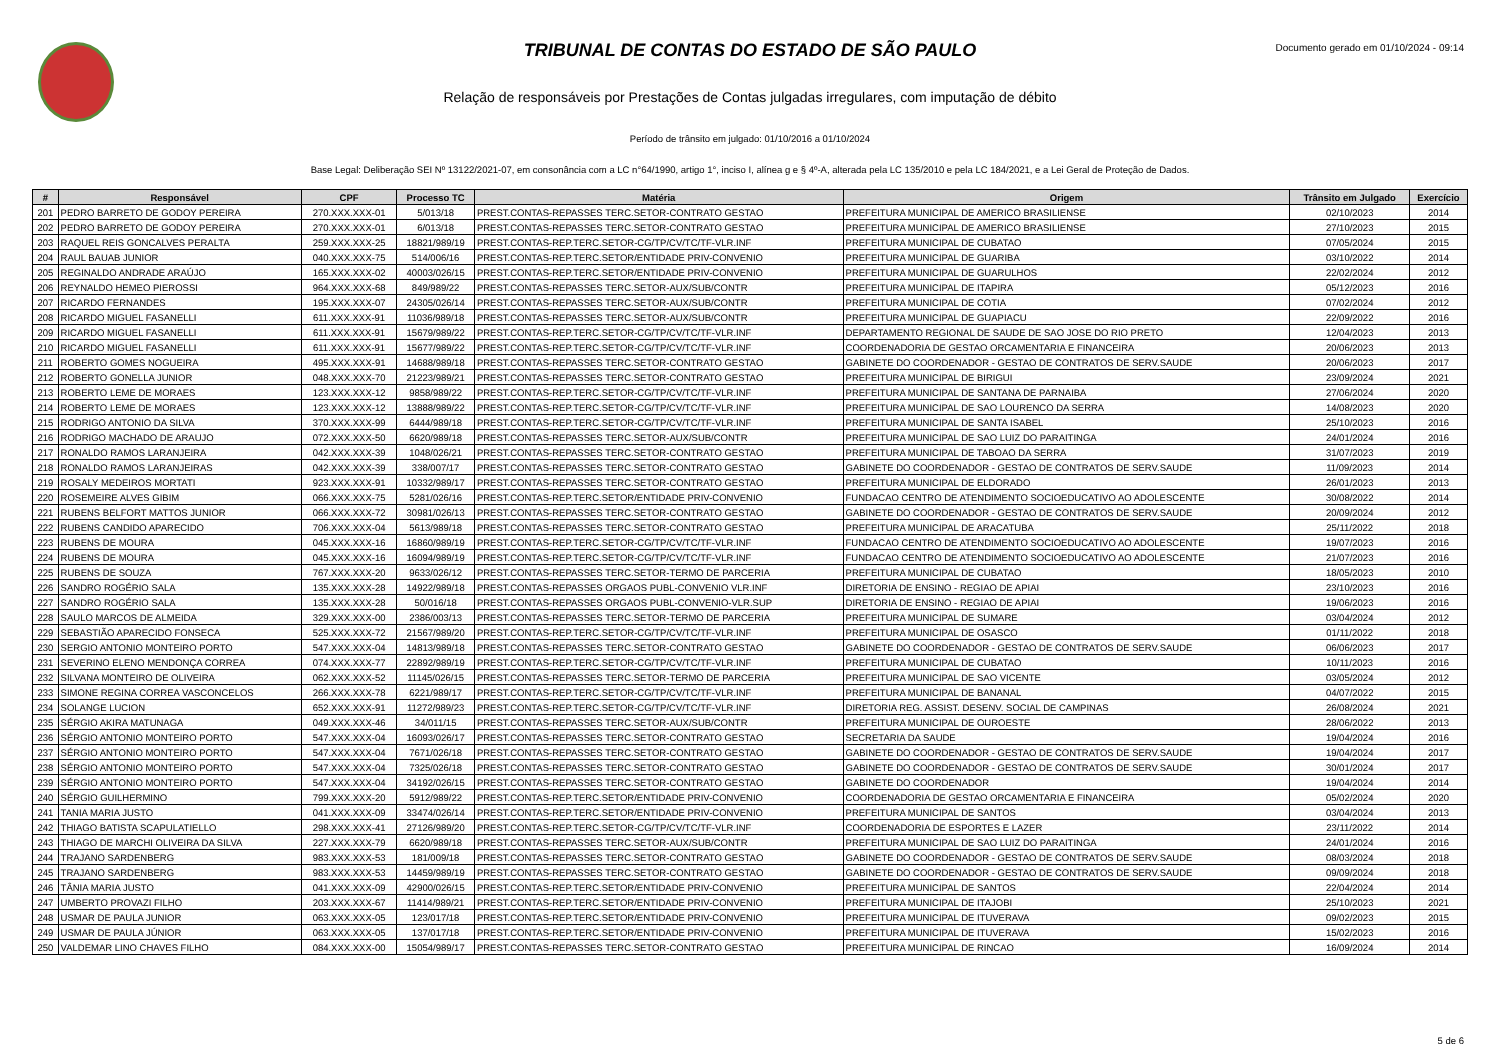Documento gerado em 01/10/2024 - 09:14
TRIBUNAL DE CONTAS DO ESTADO DE SÃO PAULO
Relação de responsáveis por Prestações de Contas julgadas irregulares, com imputação de débito
Período de trânsito em julgado: 01/10/2016 a 01/10/2024
Base Legal: Deliberação SEI Nº 13122/2021-07, em consonância com a LC n°64/1990, artigo 1°, inciso I, alínea g e § 4º-A, alterada pela LC 135/2010 e pela LC 184/2021, e a Lei Geral de Proteção de Dados.
| # | Responsável | CPF | Processo TC | Matéria | Origem | Trânsito em Julgado | Exercício |
| --- | --- | --- | --- | --- | --- | --- | --- |
| 201 | PEDRO BARRETO DE GODOY PEREIRA | 270.XXX.XXX-01 | 5/013/18 | PREST.CONTAS-REPASSES TERC.SETOR-CONTRATO GESTAO | PREFEITURA MUNICIPAL DE AMERICO BRASILIENSE | 02/10/2023 | 2014 |
| 202 | PEDRO BARRETO DE GODOY PEREIRA | 270.XXX.XXX-01 | 6/013/18 | PREST.CONTAS-REPASSES TERC.SETOR-CONTRATO GESTAO | PREFEITURA MUNICIPAL DE AMERICO BRASILIENSE | 27/10/2023 | 2015 |
| 203 | RAQUEL REIS GONCALVES PERALTA | 259.XXX.XXX-25 | 18821/989/19 | PREST.CONTAS-REP.TERC.SETOR-CG/TP/CV/TC/TF-VLR.INF | PREFEITURA MUNICIPAL DE CUBATAO | 07/05/2024 | 2015 |
| 204 | RAUL BAUAB JUNIOR | 040.XXX.XXX-75 | 514/006/16 | PREST.CONTAS-REP.TERC.SETOR/ENTIDADE PRIV-CONVENIO | PREFEITURA MUNICIPAL DE GUARIBA | 03/10/2022 | 2014 |
| 205 | REGINALDO ANDRADE ARAÚJO | 165.XXX.XXX-02 | 40003/026/15 | PREST.CONTAS-REP.TERC.SETOR/ENTIDADE PRIV-CONVENIO | PREFEITURA MUNICIPAL DE GUARULHOS | 22/02/2024 | 2012 |
| 206 | REYNALDO HEMEO PIEROSSI | 964.XXX.XXX-68 | 849/989/22 | PREST.CONTAS-REPASSES TERC.SETOR-AUX/SUB/CONTR | PREFEITURA MUNICIPAL DE ITAPIRA | 05/12/2023 | 2016 |
| 207 | RICARDO FERNANDES | 195.XXX.XXX-07 | 24305/026/14 | PREST.CONTAS-REPASSES TERC.SETOR-AUX/SUB/CONTR | PREFEITURA MUNICIPAL DE COTIA | 07/02/2024 | 2012 |
| 208 | RICARDO MIGUEL FASANELLI | 611.XXX.XXX-91 | 11036/989/18 | PREST.CONTAS-REPASSES TERC.SETOR-AUX/SUB/CONTR | PREFEITURA MUNICIPAL DE GUAPIACU | 22/09/2022 | 2016 |
| 209 | RICARDO MIGUEL FASANELLI | 611.XXX.XXX-91 | 15679/989/22 | PREST.CONTAS-REP.TERC.SETOR-CG/TP/CV/TC/TF-VLR.INF | DEPARTAMENTO REGIONAL DE SAUDE DE SAO JOSE DO RIO PRETO | 12/04/2023 | 2013 |
| 210 | RICARDO MIGUEL FASANELLI | 611.XXX.XXX-91 | 15677/989/22 | PREST.CONTAS-REP.TERC.SETOR-CG/TP/CV/TC/TF-VLR.INF | COORDENADORIA DE GESTAO ORCAMENTARIA E FINANCEIRA | 20/06/2023 | 2013 |
| 211 | ROBERTO GOMES NOGUEIRA | 495.XXX.XXX-91 | 14688/989/18 | PREST.CONTAS-REPASSES TERC.SETOR-CONTRATO GESTAO | GABINETE DO COORDENADOR - GESTAO DE CONTRATOS DE SERV.SAUDE | 20/06/2023 | 2017 |
| 212 | ROBERTO GONELLA JUNIOR | 048.XXX.XXX-70 | 21223/989/21 | PREST.CONTAS-REPASSES TERC.SETOR-CONTRATO GESTAO | PREFEITURA MUNICIPAL DE BIRIGUI | 23/09/2024 | 2021 |
| 213 | ROBERTO LEME DE MORAES | 123.XXX.XXX-12 | 9858/989/22 | PREST.CONTAS-REP.TERC.SETOR-CG/TP/CV/TC/TF-VLR.INF | PREFEITURA MUNICIPAL DE SANTANA DE PARNAIBA | 27/06/2024 | 2020 |
| 214 | ROBERTO LEME DE MORAES | 123.XXX.XXX-12 | 13888/989/22 | PREST.CONTAS-REP.TERC.SETOR-CG/TP/CV/TC/TF-VLR.INF | PREFEITURA MUNICIPAL DE SAO LOURENCO DA SERRA | 14/08/2023 | 2020 |
| 215 | RODRIGO ANTONIO DA SILVA | 370.XXX.XXX-99 | 6444/989/18 | PREST.CONTAS-REP.TERC.SETOR-CG/TP/CV/TC/TF-VLR.INF | PREFEITURA MUNICIPAL DE SANTA ISABEL | 25/10/2023 | 2016 |
| 216 | RODRIGO MACHADO DE ARAUJO | 072.XXX.XXX-50 | 6620/989/18 | PREST.CONTAS-REPASSES TERC.SETOR-AUX/SUB/CONTR | PREFEITURA MUNICIPAL DE SAO LUIZ DO PARAITINGA | 24/01/2024 | 2016 |
| 217 | RONALDO RAMOS LARANJEIRA | 042.XXX.XXX-39 | 1048/026/21 | PREST.CONTAS-REPASSES TERC.SETOR-CONTRATO GESTAO | PREFEITURA MUNICIPAL DE TABOAO DA SERRA | 31/07/2023 | 2019 |
| 218 | RONALDO RAMOS LARANJEIRAS | 042.XXX.XXX-39 | 338/007/17 | PREST.CONTAS-REPASSES TERC.SETOR-CONTRATO GESTAO | GABINETE DO COORDENADOR - GESTAO DE CONTRATOS DE SERV.SAUDE | 11/09/2023 | 2014 |
| 219 | ROSALY MEDEIROS MORTATI | 923.XXX.XXX-91 | 10332/989/17 | PREST.CONTAS-REPASSES TERC.SETOR-CONTRATO GESTAO | PREFEITURA MUNICIPAL DE ELDORADO | 26/01/2023 | 2013 |
| 220 | ROSEMEIRE ALVES GIBIM | 066.XXX.XXX-75 | 5281/026/16 | PREST.CONTAS-REP.TERC.SETOR/ENTIDADE PRIV-CONVENIO | FUNDACAO CENTRO DE ATENDIMENTO SOCIOEDUCATIVO AO ADOLESCENTE | 30/08/2022 | 2014 |
| 221 | RUBENS BELFORT MATTOS JUNIOR | 066.XXX.XXX-72 | 30981/026/13 | PREST.CONTAS-REPASSES TERC.SETOR-CONTRATO GESTAO | GABINETE DO COORDENADOR - GESTAO DE CONTRATOS DE SERV.SAUDE | 20/09/2024 | 2012 |
| 222 | RUBENS CANDIDO APARECIDO | 706.XXX.XXX-04 | 5613/989/18 | PREST.CONTAS-REPASSES TERC.SETOR-CONTRATO GESTAO | PREFEITURA MUNICIPAL DE ARACATUBA | 25/11/2022 | 2018 |
| 223 | RUBENS DE MOURA | 045.XXX.XXX-16 | 16860/989/19 | PREST.CONTAS-REP.TERC.SETOR-CG/TP/CV/TC/TF-VLR.INF | FUNDACAO CENTRO DE ATENDIMENTO SOCIOEDUCATIVO AO ADOLESCENTE | 19/07/2023 | 2016 |
| 224 | RUBENS DE MOURA | 045.XXX.XXX-16 | 16094/989/19 | PREST.CONTAS-REP.TERC.SETOR-CG/TP/CV/TC/TF-VLR.INF | FUNDACAO CENTRO DE ATENDIMENTO SOCIOEDUCATIVO AO ADOLESCENTE | 21/07/2023 | 2016 |
| 225 | RUBENS DE SOUZA | 767.XXX.XXX-20 | 9633/026/12 | PREST.CONTAS-REPASSES TERC.SETOR-TERMO DE PARCERIA | PREFEITURA MUNICIPAL DE CUBATAO | 18/05/2023 | 2010 |
| 226 | SANDRO ROGÉRIO SALA | 135.XXX.XXX-28 | 14922/989/18 | PREST.CONTAS-REPASSES ORGAOS PUBL-CONVENIO VLR.INF | DIRETORIA DE ENSINO - REGIAO DE APIAI | 23/10/2023 | 2016 |
| 227 | SANDRO ROGÉRIO SALA | 135.XXX.XXX-28 | 50/016/18 | PREST.CONTAS-REPASSES ORGAOS PUBL-CONVENIO-VLR.SUP | DIRETORIA DE ENSINO - REGIAO DE APIAI | 19/06/2023 | 2016 |
| 228 | SAULO MARCOS DE ALMEIDA | 329.XXX.XXX-00 | 2386/003/13 | PREST.CONTAS-REPASSES TERC.SETOR-TERMO DE PARCERIA | PREFEITURA MUNICIPAL DE SUMARE | 03/04/2024 | 2012 |
| 229 | SEBASTIÃO APARECIDO FONSECA | 525.XXX.XXX-72 | 21567/989/20 | PREST.CONTAS-REP.TERC.SETOR-CG/TP/CV/TC/TF-VLR.INF | PREFEITURA MUNICIPAL DE OSASCO | 01/11/2022 | 2018 |
| 230 | SERGIO ANTONIO MONTEIRO PORTO | 547.XXX.XXX-04 | 14813/989/18 | PREST.CONTAS-REPASSES TERC.SETOR-CONTRATO GESTAO | GABINETE DO COORDENADOR - GESTAO DE CONTRATOS DE SERV.SAUDE | 06/06/2023 | 2017 |
| 231 | SEVERINO ELENO MENDONÇA CORREA | 074.XXX.XXX-77 | 22892/989/19 | PREST.CONTAS-REP.TERC.SETOR-CG/TP/CV/TC/TF-VLR.INF | PREFEITURA MUNICIPAL DE CUBATAO | 10/11/2023 | 2016 |
| 232 | SILVANA MONTEIRO DE OLIVEIRA | 062.XXX.XXX-52 | 11145/026/15 | PREST.CONTAS-REPASSES TERC.SETOR-TERMO DE PARCERIA | PREFEITURA MUNICIPAL DE SAO VICENTE | 03/05/2024 | 2012 |
| 233 | SIMONE REGINA CORREA VASCONCELOS | 266.XXX.XXX-78 | 6221/989/17 | PREST.CONTAS-REP.TERC.SETOR-CG/TP/CV/TC/TF-VLR.INF | PREFEITURA MUNICIPAL DE BANANAL | 04/07/2022 | 2015 |
| 234 | SOLANGE LUCION | 652.XXX.XXX-91 | 11272/989/23 | PREST.CONTAS-REP.TERC.SETOR-CG/TP/CV/TC/TF-VLR.INF | DIRETORIA REG. ASSIST. DESENV. SOCIAL DE CAMPINAS | 26/08/2024 | 2021 |
| 235 | SÉRGIO AKIRA MATUNAGA | 049.XXX.XXX-46 | 34/011/15 | PREST.CONTAS-REPASSES TERC.SETOR-AUX/SUB/CONTR | PREFEITURA MUNICIPAL DE OUROESTE | 28/06/2022 | 2013 |
| 236 | SÉRGIO ANTONIO MONTEIRO PORTO | 547.XXX.XXX-04 | 16093/026/17 | PREST.CONTAS-REPASSES TERC.SETOR-CONTRATO GESTAO | SECRETARIA DA SAUDE | 19/04/2024 | 2016 |
| 237 | SÉRGIO ANTONIO MONTEIRO PORTO | 547.XXX.XXX-04 | 7671/026/18 | PREST.CONTAS-REPASSES TERC.SETOR-CONTRATO GESTAO | GABINETE DO COORDENADOR - GESTAO DE CONTRATOS DE SERV.SAUDE | 19/04/2024 | 2017 |
| 238 | SÉRGIO ANTONIO MONTEIRO PORTO | 547.XXX.XXX-04 | 7325/026/18 | PREST.CONTAS-REPASSES TERC.SETOR-CONTRATO GESTAO | GABINETE DO COORDENADOR - GESTAO DE CONTRATOS DE SERV.SAUDE | 30/01/2024 | 2017 |
| 239 | SÉRGIO ANTONIO MONTEIRO PORTO | 547.XXX.XXX-04 | 34192/026/15 | PREST.CONTAS-REPASSES TERC.SETOR-CONTRATO GESTAO | GABINETE DO COORDENADOR | 19/04/2024 | 2014 |
| 240 | SÉRGIO GUILHERMINO | 799.XXX.XXX-20 | 5912/989/22 | PREST.CONTAS-REP.TERC.SETOR/ENTIDADE PRIV-CONVENIO | COORDENADORIA DE GESTAO ORCAMENTARIA E FINANCEIRA | 05/02/2024 | 2020 |
| 241 | TANIA MARIA JUSTO | 041.XXX.XXX-09 | 33474/026/14 | PREST.CONTAS-REP.TERC.SETOR/ENTIDADE PRIV-CONVENIO | PREFEITURA MUNICIPAL DE SANTOS | 03/04/2024 | 2013 |
| 242 | THIAGO BATISTA SCAPULATIELLO | 298.XXX.XXX-41 | 27126/989/20 | PREST.CONTAS-REP.TERC.SETOR-CG/TP/CV/TC/TF-VLR.INF | COORDENADORIA DE ESPORTES E LAZER | 23/11/2022 | 2014 |
| 243 | THIAGO DE MARCHI OLIVEIRA DA SILVA | 227.XXX.XXX-79 | 6620/989/18 | PREST.CONTAS-REPASSES TERC.SETOR-AUX/SUB/CONTR | PREFEITURA MUNICIPAL DE SAO LUIZ DO PARAITINGA | 24/01/2024 | 2016 |
| 244 | TRAJANO SARDENBERG | 983.XXX.XXX-53 | 181/009/18 | PREST.CONTAS-REPASSES TERC.SETOR-CONTRATO GESTAO | GABINETE DO COORDENADOR - GESTAO DE CONTRATOS DE SERV.SAUDE | 08/03/2024 | 2018 |
| 245 | TRAJANO SARDENBERG | 983.XXX.XXX-53 | 14459/989/19 | PREST.CONTAS-REPASSES TERC.SETOR-CONTRATO GESTAO | GABINETE DO COORDENADOR - GESTAO DE CONTRATOS DE SERV.SAUDE | 09/09/2024 | 2018 |
| 246 | TÂNIA MARIA JUSTO | 041.XXX.XXX-09 | 42900/026/15 | PREST.CONTAS-REP.TERC.SETOR/ENTIDADE PRIV-CONVENIO | PREFEITURA MUNICIPAL DE SANTOS | 22/04/2024 | 2014 |
| 247 | UMBERTO PROVAZI FILHO | 203.XXX.XXX-67 | 11414/989/21 | PREST.CONTAS-REP.TERC.SETOR/ENTIDADE PRIV-CONVENIO | PREFEITURA MUNICIPAL DE ITAJOBI | 25/10/2023 | 2021 |
| 248 | USMAR DE PAULA JUNIOR | 063.XXX.XXX-05 | 123/017/18 | PREST.CONTAS-REP.TERC.SETOR/ENTIDADE PRIV-CONVENIO | PREFEITURA MUNICIPAL DE ITUVERAVA | 09/02/2023 | 2015 |
| 249 | USMAR DE PAULA JÚNIOR | 063.XXX.XXX-05 | 137/017/18 | PREST.CONTAS-REP.TERC.SETOR/ENTIDADE PRIV-CONVENIO | PREFEITURA MUNICIPAL DE ITUVERAVA | 15/02/2023 | 2016 |
| 250 | VALDEMAR LINO CHAVES FILHO | 084.XXX.XXX-00 | 15054/989/17 | PREST.CONTAS-REPASSES TERC.SETOR-CONTRATO GESTAO | PREFEITURA MUNICIPAL DE RINCAO | 16/09/2024 | 2014 |
5 de 6